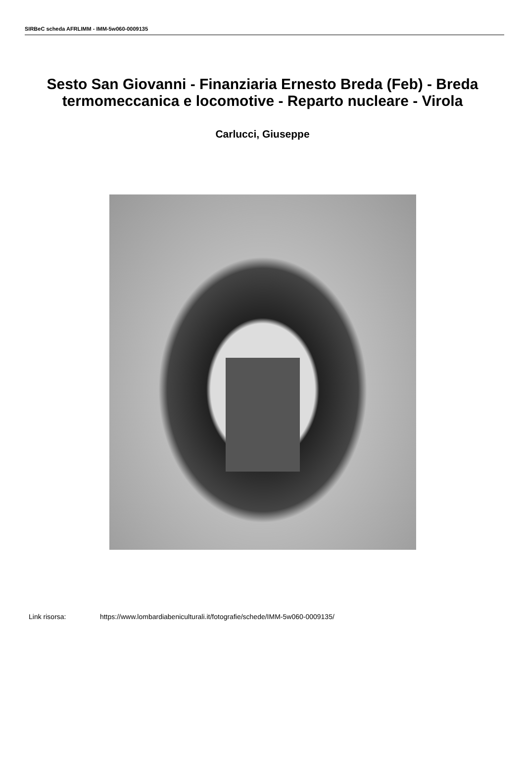SIRBeC scheda AFRLIMM - IMM-5w060-0009135
Sesto San Giovanni - Finanziaria Ernesto Breda (Feb) - Breda termomeccanica e locomotive - Reparto nucleare - Virola
Carlucci, Giuseppe
Link risorsa: https://www.lombardiabeniculturali.it/fotografie/schede/IMM-5w060-0009135/